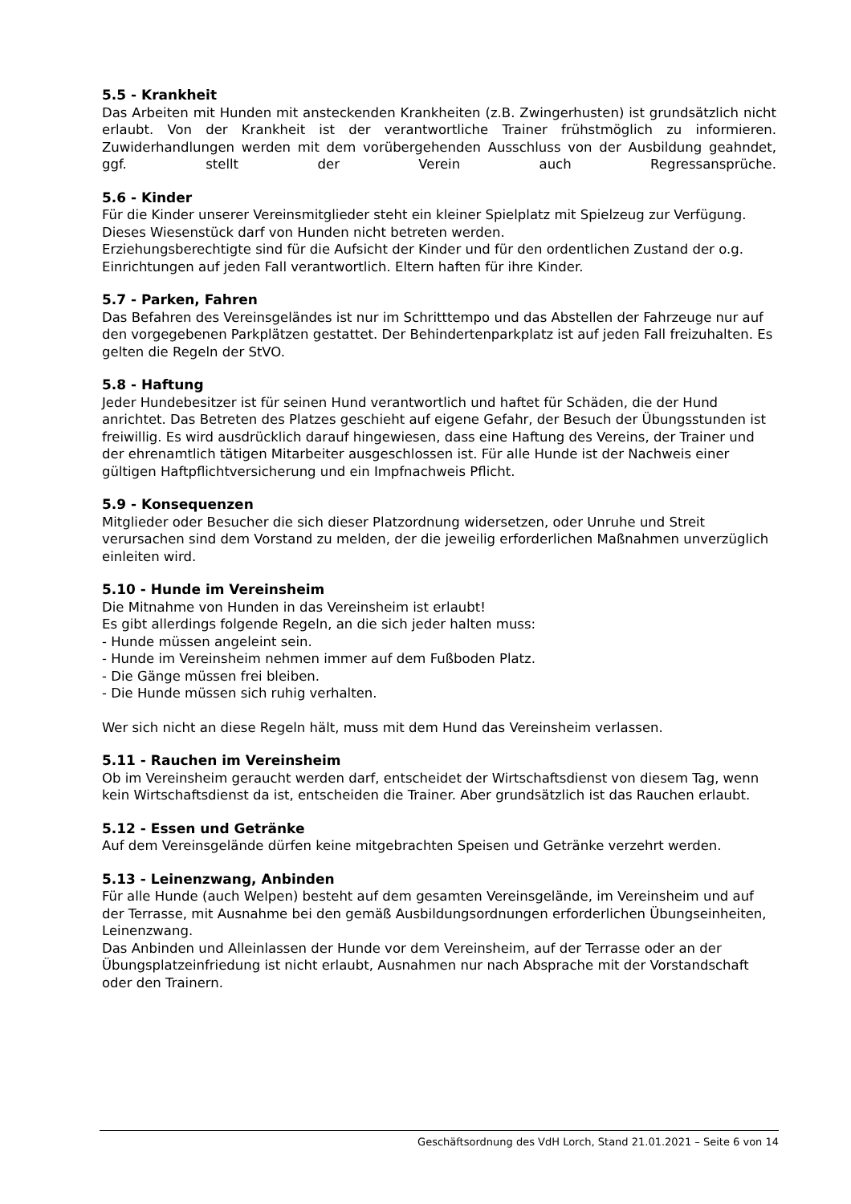5.5 - Krankheit
Das Arbeiten mit Hunden mit ansteckenden Krankheiten (z.B. Zwingerhusten) ist grundsätzlich nicht erlaubt. Von der Krankheit ist der verantwortliche Trainer frühstmöglich zu informieren. Zuwiderhandlungen werden mit dem vorübergehenden Ausschluss von der Ausbildung geahndet, ggf. stellt der Verein auch Regressansprüche.
5.6 - Kinder
Für die Kinder unserer Vereinsmitglieder steht ein kleiner Spielplatz mit Spielzeug zur Verfügung. Dieses Wiesenstück darf von Hunden nicht betreten werden.
Erziehungsberechtigte sind für die Aufsicht der Kinder und für den ordentlichen Zustand der o.g. Einrichtungen auf jeden Fall verantwortlich. Eltern haften für ihre Kinder.
5.7 - Parken, Fahren
Das Befahren des Vereinsgeländes ist nur im Schritttempo und das Abstellen der Fahrzeuge nur auf den vorgegebenen Parkplätzen gestattet. Der Behindertenparkplatz ist auf jeden Fall freizuhalten. Es gelten die Regeln der StVO.
5.8 - Haftung
Jeder Hundebesitzer ist für seinen Hund verantwortlich und haftet für Schäden, die der Hund anrichtet. Das Betreten des Platzes geschieht auf eigene Gefahr, der Besuch der Übungsstunden ist freiwillig. Es wird ausdrücklich darauf hingewiesen, dass eine Haftung des Vereins, der Trainer und der ehrenamtlich tätigen Mitarbeiter ausgeschlossen ist. Für alle Hunde ist der Nachweis einer gültigen Haftpflichtversicherung und ein Impfnachweis Pflicht.
5.9 - Konsequenzen
Mitglieder oder Besucher die sich dieser Platzordnung widersetzen, oder Unruhe und Streit verursachen sind dem Vorstand zu melden, der die jeweilig erforderlichen Maßnahmen unverzüglich einleiten wird.
5.10 - Hunde im Vereinsheim
Die Mitnahme von Hunden in das Vereinsheim ist erlaubt!
Es gibt allerdings folgende Regeln, an die sich jeder halten muss:
- Hunde müssen angeleint sein.
- Hunde im Vereinsheim nehmen immer auf dem Fußboden Platz.
- Die Gänge müssen frei bleiben.
- Die Hunde müssen sich ruhig verhalten.
Wer sich nicht an diese Regeln hält, muss mit dem Hund das Vereinsheim verlassen.
5.11 - Rauchen im Vereinsheim
Ob im Vereinsheim geraucht werden darf, entscheidet der Wirtschaftsdienst von diesem Tag, wenn kein Wirtschaftsdienst da ist, entscheiden die Trainer. Aber grundsätzlich ist das Rauchen erlaubt.
5.12 - Essen und Getränke
Auf dem Vereinsgelände dürfen keine mitgebrachten Speisen und Getränke verzehrt werden.
5.13 - Leinenzwang, Anbinden
Für alle Hunde (auch Welpen) besteht auf dem gesamten Vereinsgelände, im Vereinsheim und auf der Terrasse, mit Ausnahme bei den gemäß Ausbildungsordnungen erforderlichen Übungseinheiten, Leinenzwang.
Das Anbinden und Alleinlassen der Hunde vor dem Vereinsheim, auf der Terrasse oder an der Übungsplatzeinfriedung ist nicht erlaubt, Ausnahmen nur nach Absprache mit der Vorstandschaft oder den Trainern.
Geschäftsordnung des VdH Lorch, Stand 21.01.2021 – Seite 6 von 14